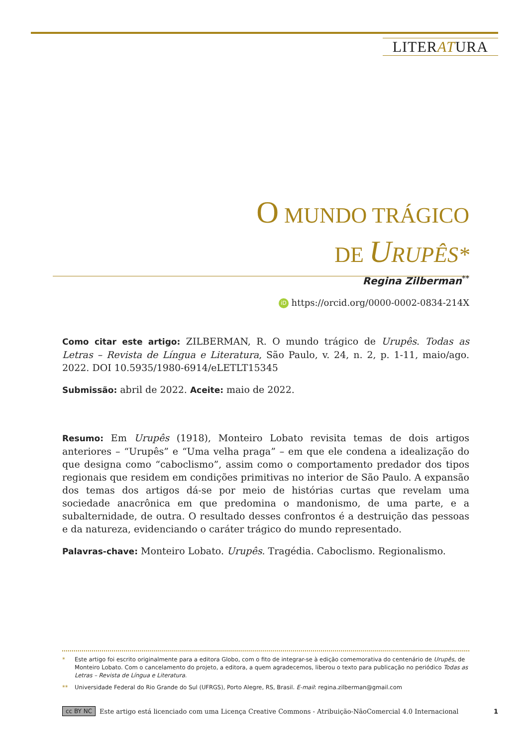LITERATURA
O MUNDO TRÁGICO
DE URUPÊS*
Regina Zilberman<sup>**</sup>
iD https://orcid.org/0000-0002-0834-214X
Como citar este artigo: ZILBERMAN, R. O mundo trágico de Urupês. Todas as Letras – Revista de Língua e Literatura, São Paulo, v. 24, n. 2, p. 1-11, maio/ago. 2022. DOI 10.5935/1980-6914/eLETLT15345
Submissão: abril de 2022. Aceite: maio de 2022.
Resumo: Em Urupês (1918), Monteiro Lobato revisita temas de dois artigos anteriores – “Urupês” e “Uma velha praga” – em que ele condena a idealização do que designa como “caboclismo”, assim como o comportamento predador dos tipos regionais que residem em condições primitivas no interior de São Paulo. A expansão dos temas dos artigos dá-se por meio de histórias curtas que revelam uma sociedade anacrônica em que predomina o mandonismo, de uma parte, e a subalternidade, de outra. O resultado desses confrontos é a destruição das pessoas e da natureza, evidenciando o caráter trágico do mundo representado.
Palavras-chave: Monteiro Lobato. Urupês. Tragédia. Caboclismo. Regionalismo.
* Este artigo foi escrito originalmente para a editora Globo, com o fito de integrar-se à edição comemorativa do centenário de Urupês, de Monteiro Lobato. Com o cancelamento do projeto, a editora, a quem agradecemos, liberou o texto para publicação no periódico Todas as Letras – Revista de Língua e Literatura.
** Universidade Federal do Rio Grande do Sul (UFRGS), Porto Alegre, RS, Brasil. E-mail: regina.zilberman@gmail.com
cc BY NC Este artigo está licenciado com uma Licença Creative Commons - Atribuição-NãoComercial 4.0 Internacional 1